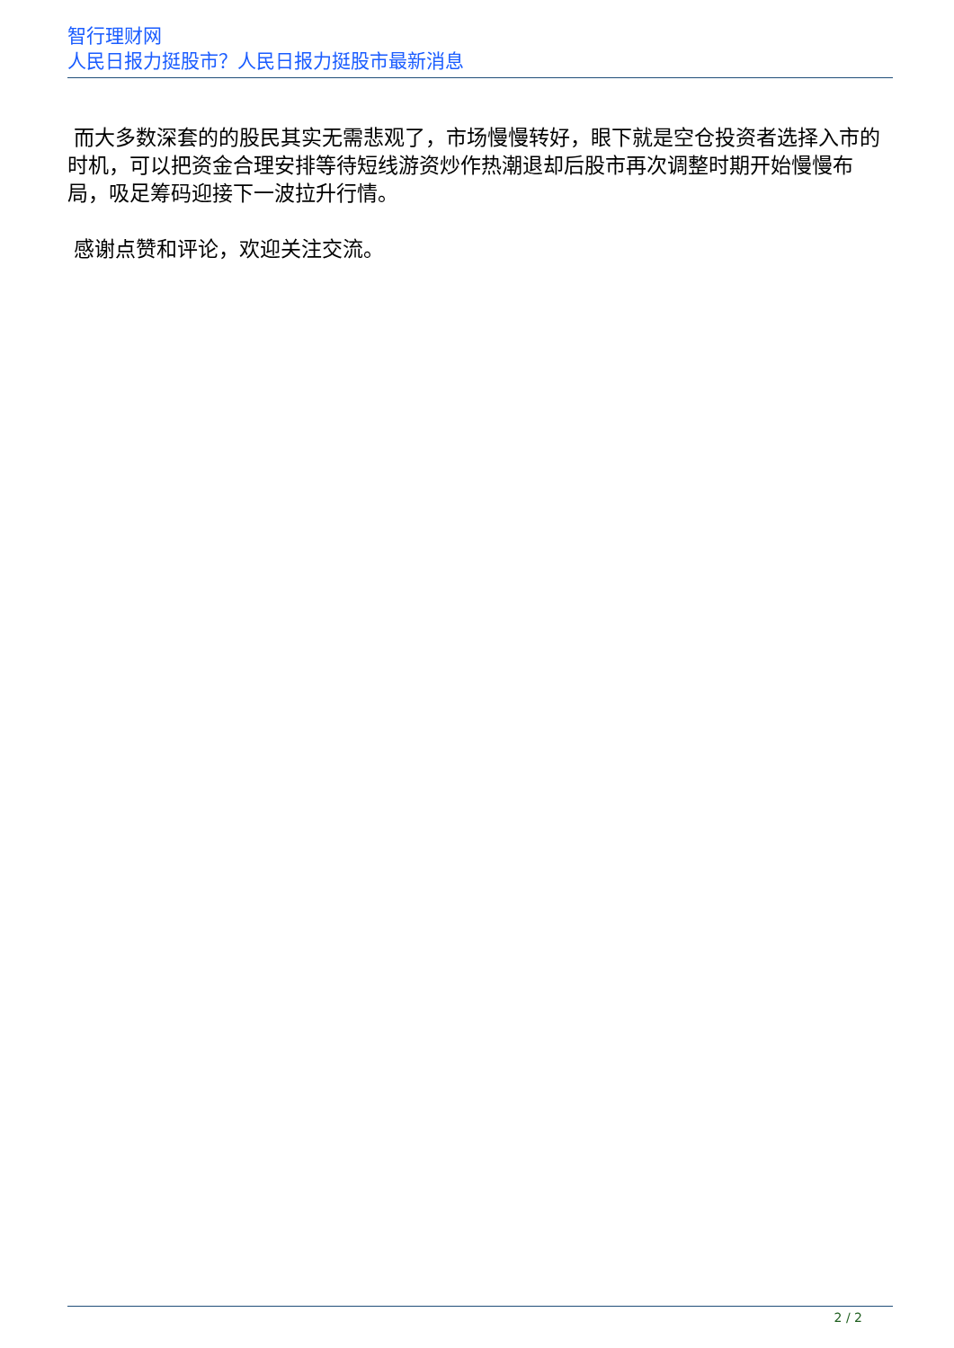智行理财网
人民日报力挺股市？人民日报力挺股市最新消息
而大多数深套的的股民其实无需悲观了，市场慢慢转好，眼下就是空仓投资者选择入市的时机，可以把资金合理安排等待短线游资炒作热潮退却后股市再次调整时期开始慢慢布局，吸足筹码迎接下一波拉升行情。
感谢点赞和评论，欢迎关注交流。
2 / 2